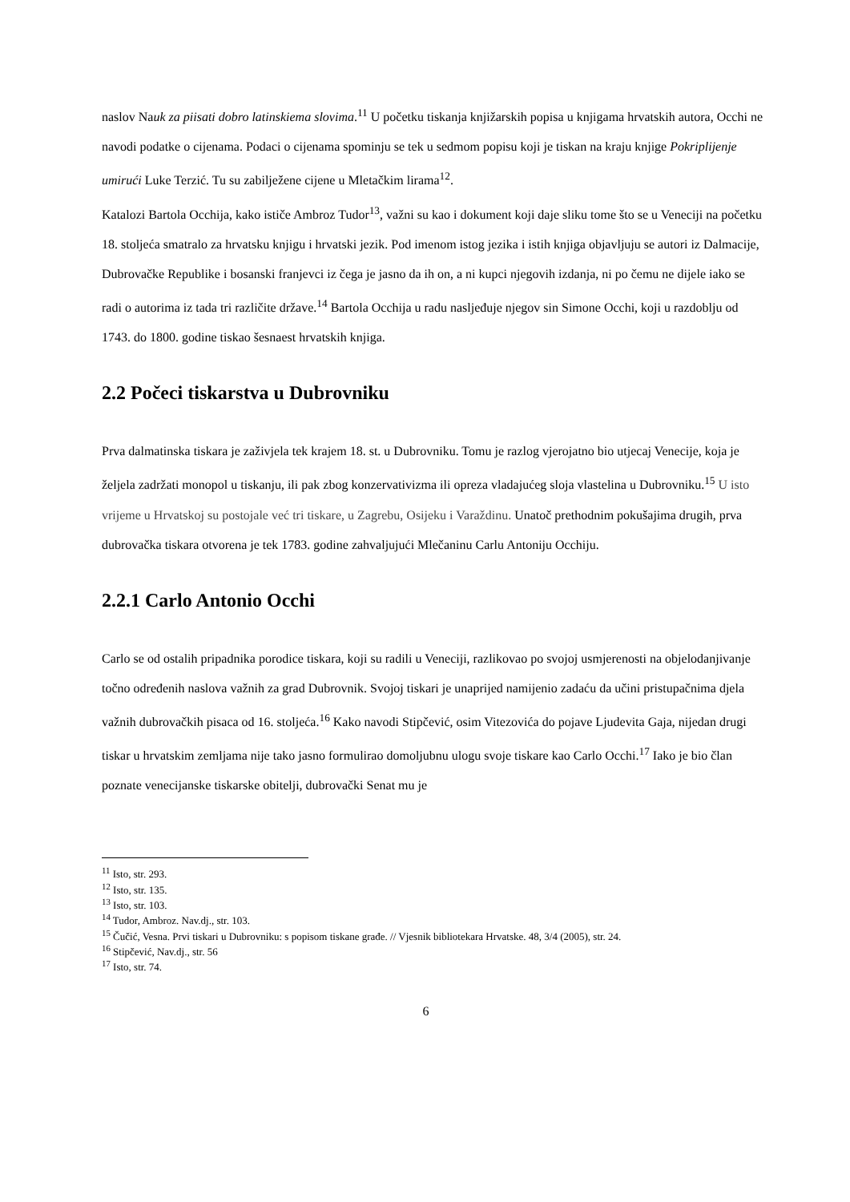naslov Nauk za piisati dobro latinskiema slovima.<sup>11</sup> U početku tiskanja knjižarskih popisa u knjigama hrvatskih autora, Occhi ne navodi podatke o cijenama. Podaci o cijenama spominju se tek u sedmom popisu koji je tiskan na kraju knjige Pokriplijenje umirući Luke Terzić. Tu su zabilježene cijene u Mletačkim lirama<sup>12</sup>.
Katalozi Bartola Occhija, kako ističe Ambroz Tudor<sup>13</sup>, važni su kao i dokument koji daje sliku tome što se u Veneciji na početku 18. stoljeća smatralo za hrvatsku knjigu i hrvatski jezik. Pod imenom istog jezika i istih knjiga objavljuju se autori iz Dalmacije, Dubrovačke Republike i bosanski franjevci iz čega je jasno da ih on, a ni kupci njegovih izdanja, ni po čemu ne dijele iako se radi o autorima iz tada tri različite države.<sup>14</sup> Bartola Occhija u radu nasljeđuje njegov sin Simone Occhi, koji u razdoblju od 1743. do 1800. godine tiskao šesnaest hrvatskih knjiga.
2.2 Počeci tiskarstva u Dubrovniku
Prva dalmatinska tiskara je zaživjela tek krajem 18. st. u Dubrovniku. Tomu je razlog vjerojatno bio utjecaj Venecije, koja je željela zadržati monopol u tiskanju, ili pak zbog konzervativizma ili opreza vladajućeg sloja vlastelina u Dubrovniku.<sup>15</sup> U isto vrijeme u Hrvatskoj su postojale već tri tiskare, u Zagrebu, Osijeku i Varaždinu. Unatoč prethodnim pokušajima drugih, prva dubrovačka tiskara otvorena je tek 1783. godine zahvaljujući Mlečaninu Carlu Antoniju Occhiju.
2.2.1 Carlo Antonio Occhi
Carlo se od ostalih pripadnika porodice tiskara, koji su radili u Veneciji, razlikovao po svojoj usmjerenosti na objelodanjivanje točno određenih naslova važnih za grad Dubrovnik. Svojoj tiskari je unaprijed namijenio zadaću da učini pristupačnima djela važnih dubrovačkih pisaca od 16. stoljeća.<sup>16</sup> Kako navodi Stipčević, osim Vitezovića do pojave Ljudevita Gaja, nijedan drugi tiskar u hrvatskim zemljama nije tako jasno formulirao domoljubnu ulogu svoje tiskare kao Carlo Occhi.<sup>17</sup> Iako je bio član poznate venecijanske tiskarske obitelji, dubrovački Senat mu je
<sup>11</sup> Isto, str. 293.
<sup>12</sup> Isto, str. 135.
<sup>13</sup> Isto, str. 103.
<sup>14</sup> Tudor, Ambroz. Nav.dj., str. 103.
<sup>15</sup> Čučić, Vesna. Prvi tiskari u Dubrovniku: s popisom tiskane građe. // Vjesnik bibliotekara Hrvatske. 48, 3/4 (2005), str. 24.
<sup>16</sup> Stipčević, Nav.dj., str. 56
<sup>17</sup> Isto, str. 74.
6